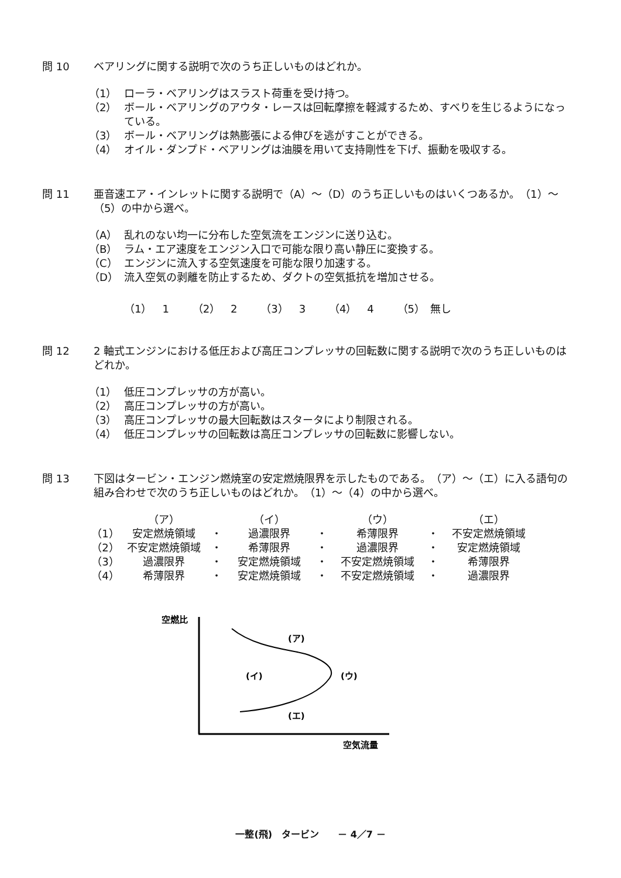問 10 ベアリングに関する説明で次のうち正しいものはどれか。
（1） ローラ・ベアリングはスラスト荷重を受け持つ。
（2） ボール・ベアリングのアウタ・レースは回転摩擦を軽減するため、すべりを生じるようになっている。
（3） ボール・ベアリングは熱膨張による伸びを逃がすことができる。
（4） オイル・ダンプド・ベアリングは油膜を用いて支持剛性を下げ、振動を吸収する。
問 11 亜音速エア・インレットに関する説明で（A）～（D）のうち正しいものはいくつあるか。　（1）～（5）の中から選べ。
（A） 乱れのない均一に分布した空気流をエンジンに送り込む。
（B） ラム・エア速度をエンジン入口で可能な限り高い静圧に変換する。
（C） エンジンに流入する空気速度を可能な限り加速する。
（D） 流入空気の剥離を防止するため、ダクトの空気抵抗を増加させる。
（1）　1 （2）　2 （3）　3 （4）　4 （5）　無し
問 12 2 軸式エンジンにおける低圧および高圧コンプレッサの回転数に関する説明で次のうち正しいものはどれか。
（1） 低圧コンプレッサの方が高い。
（2） 高圧コンプレッサの方が高い。
（3） 高圧コンプレッサの最大回転数はスタータにより制限される。
（4） 低圧コンプレッサの回転数は高圧コンプレッサの回転数に影響しない。
問 13 下図はタービン・エンジン燃焼室の安定燃焼限界を示したものである。　（ア）～（エ）に入る語句の組み合わせで次のうち正しいものはどれか。　（1）～（4）の中から選べ。
| | （ア） | | （イ） | | （ウ） | | （エ） |
| （1） | 安定燃焼領域 | ・ | 過濃限界 | ・ | 希薄限界 | ・ | 不安定燃焼領域 |
| （2） | 不安定燃焼領域 | ・ | 希薄限界 | ・ | 過濃限界 | ・ | 安定燃焼領域 |
| （3） | 過濃限界 | ・ | 安定燃焼領域 | ・ | 不安定燃焼領域 | ・ | 希薄限界 |
| （4） | 希薄限界 | ・ | 安定燃焼領域 | ・ | 不安定燃焼領域 | ・ | 過濃限界 |
空燃比
(ア)
(イ)
(ウ)
(エ)
空気流量
一整(飛)　タービン　　－ 4／7 －